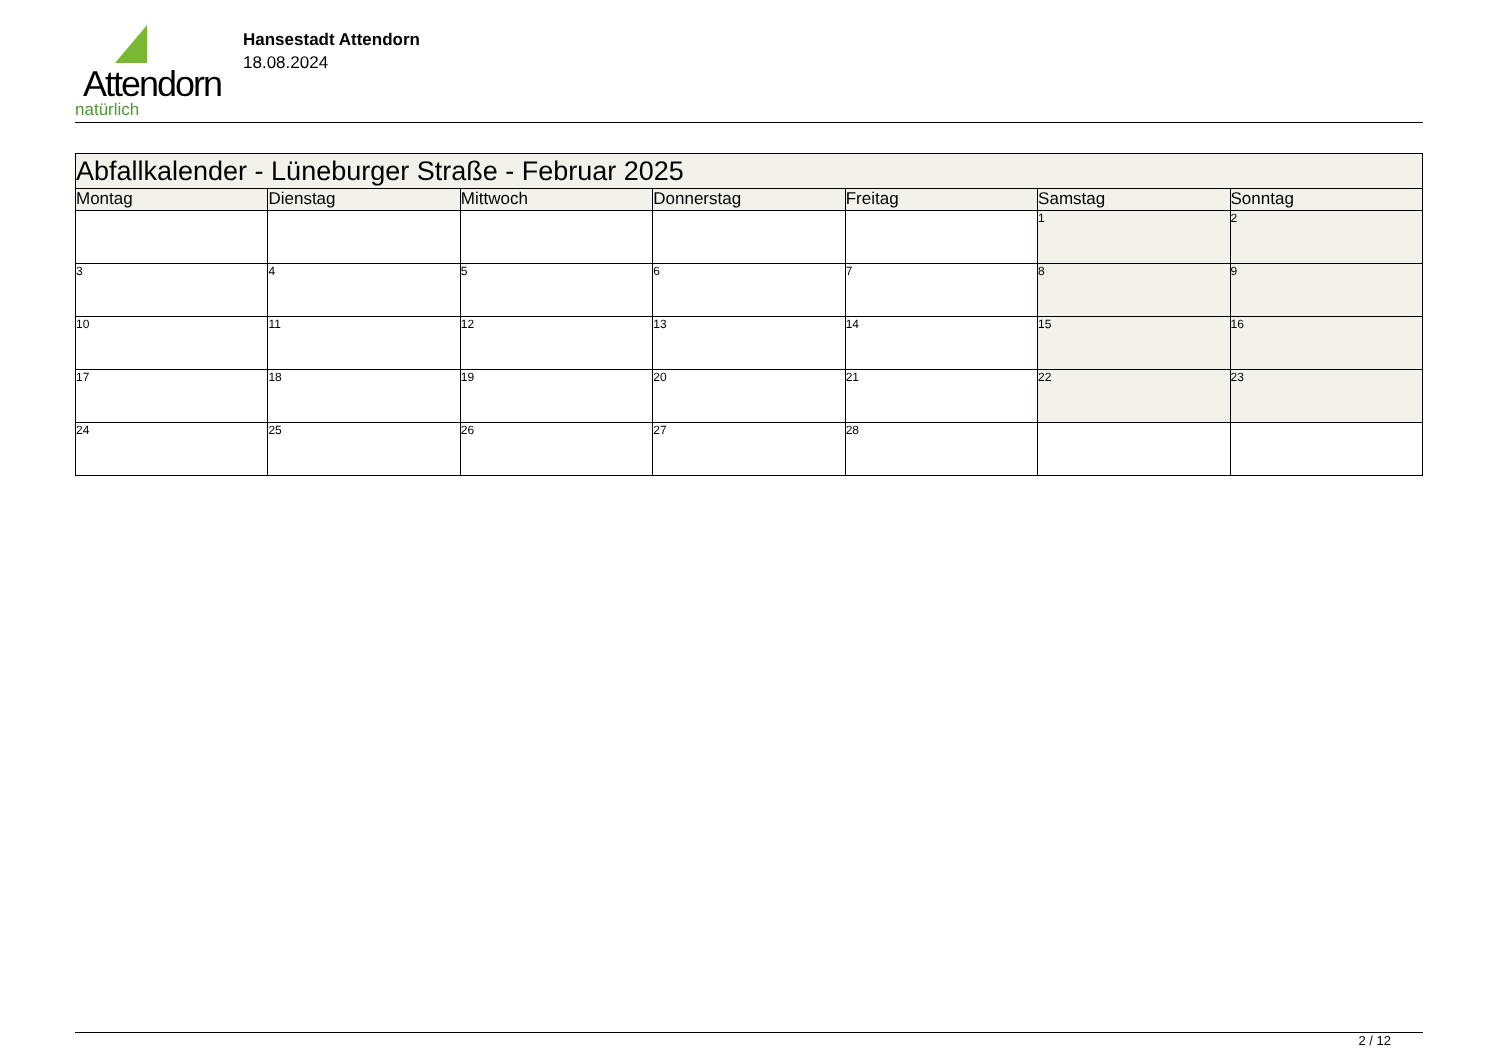Attendorn
natürlich
Hansestadt Attendorn
18.08.2024
| Abfallkalender - Lüneburger Straße - Februar 2025 | | | | | | |
| Montag | Dienstag | Mittwoch | Donnerstag | Freitag | Samstag | Sonntag |
| | | | | | 1 | 2 |
| 3 | 4 | 5 | 6 | 7 | 8 | 9 |
| 10 | 11 | 12 | 13 | 14 | 15 | 16 |
| 17 | 18 | 19 | 20 | 21 | 22 | 23 |
| 24 | 25 | 26 | 27 | 28 | | |
2 / 12